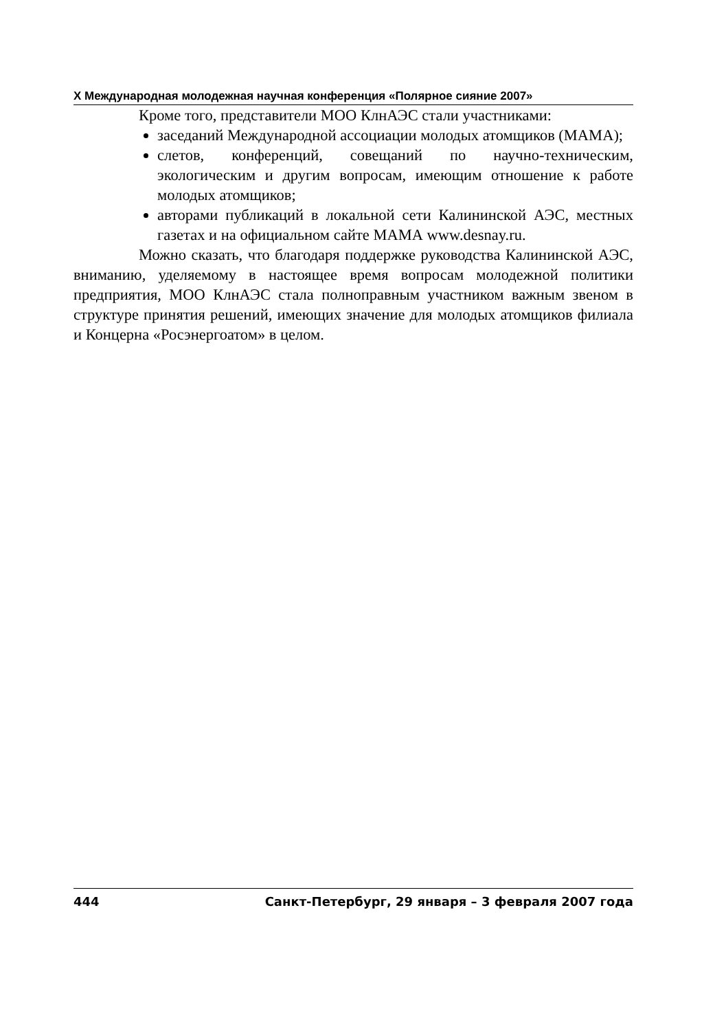X Международная молодежная научная конференция «Полярное сияние 2007»
Кроме того, представители МОО КлнАЭС стали участниками:
заседаний Международной ассоциации молодых атомщиков (МАМА);
слетов, конференций, совещаний по научно-техническим, экологическим и другим вопросам, имеющим отношение к работе молодых атомщиков;
авторами публикаций в локальной сети Калининской АЭС, местных газетах и на официальном сайте МАМА www.desnay.ru.
Можно сказать, что благодаря поддержке руководства Калининской АЭС, вниманию, уделяемому в настоящее время вопросам молодежной политики предприятия, МОО КлнАЭС стала полноправным участником важным звеном в структуре принятия решений, имеющих значение для молодых атомщиков филиала и Концерна «Росэнергоатом» в целом.
444 Санкт-Петербург, 29 января – 3 февраля 2007 года